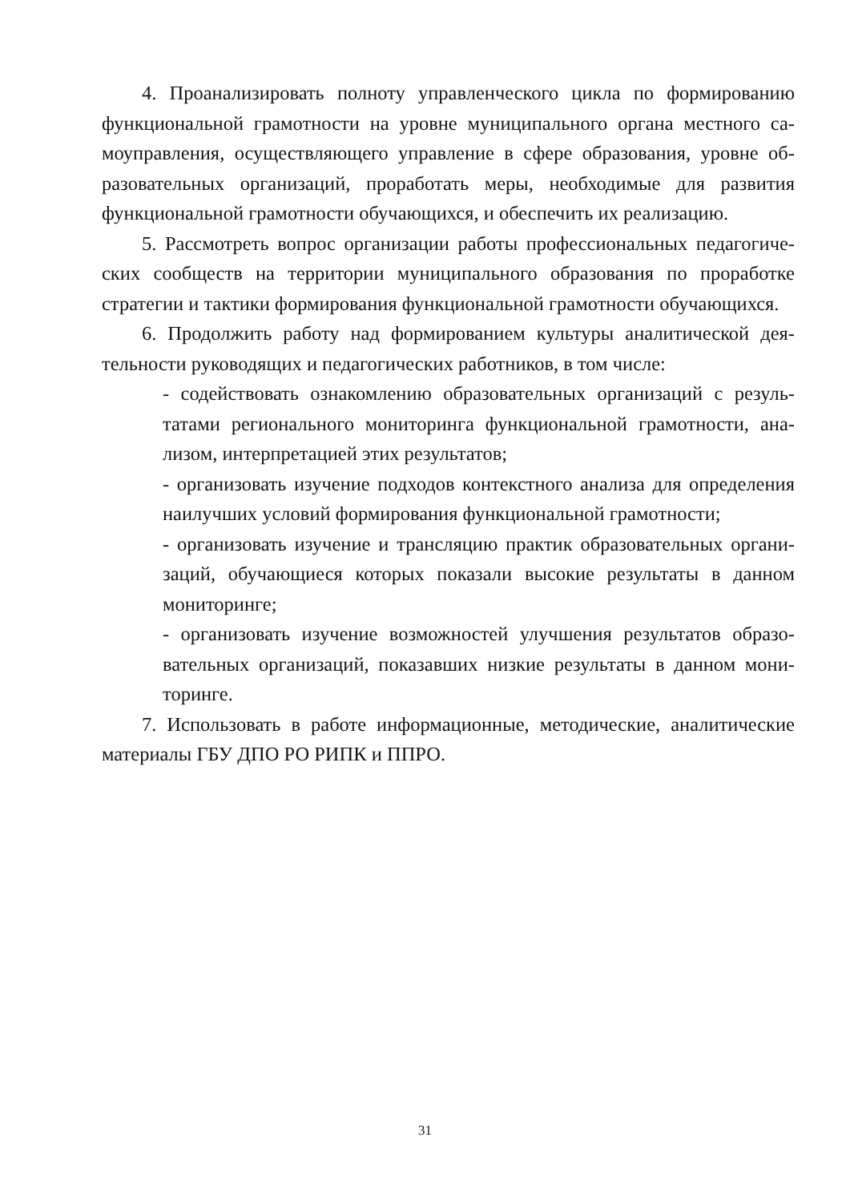4. Проанализировать полноту управленческого цикла по формированию функциональной грамотности на уровне муниципального органа местного са­моуправления, осуществляющего управление в сфере образования, уровне об­разовательных организаций, проработать меры, необходимые для развития функциональной грамотности обучающихся, и обеспечить их реализацию.
5. Рассмотреть вопрос организации работы профессиональных педагогиче­ских сообществ на территории муниципального образования по проработке стратегии и тактики формирования функциональной грамотности обучающихся.
6. Продолжить работу над формированием культуры аналитической дея­тельности руководящих и педагогических работников, в том числе:
- содействовать ознакомлению образовательных организаций с резуль­татами регионального мониторинга функциональной грамотности, ана­лизом, интерпретацией этих результатов;
- организовать изучение подходов контекстного анализа для определе­ния наилучших условий формирования функциональной грамотности;
- организовать изучение и трансляцию практик образовательных органи­заций, обучающиеся которых показали высокие результаты в данном мониторинге;
- организовать изучение возможностей улучшения результатов образо­вательных организаций, показавших низкие результаты в данном мони­торинге.
7. Использовать в работе информационные, методические, аналитические материалы ГБУ ДПО РО РИПК и ППРО.
31